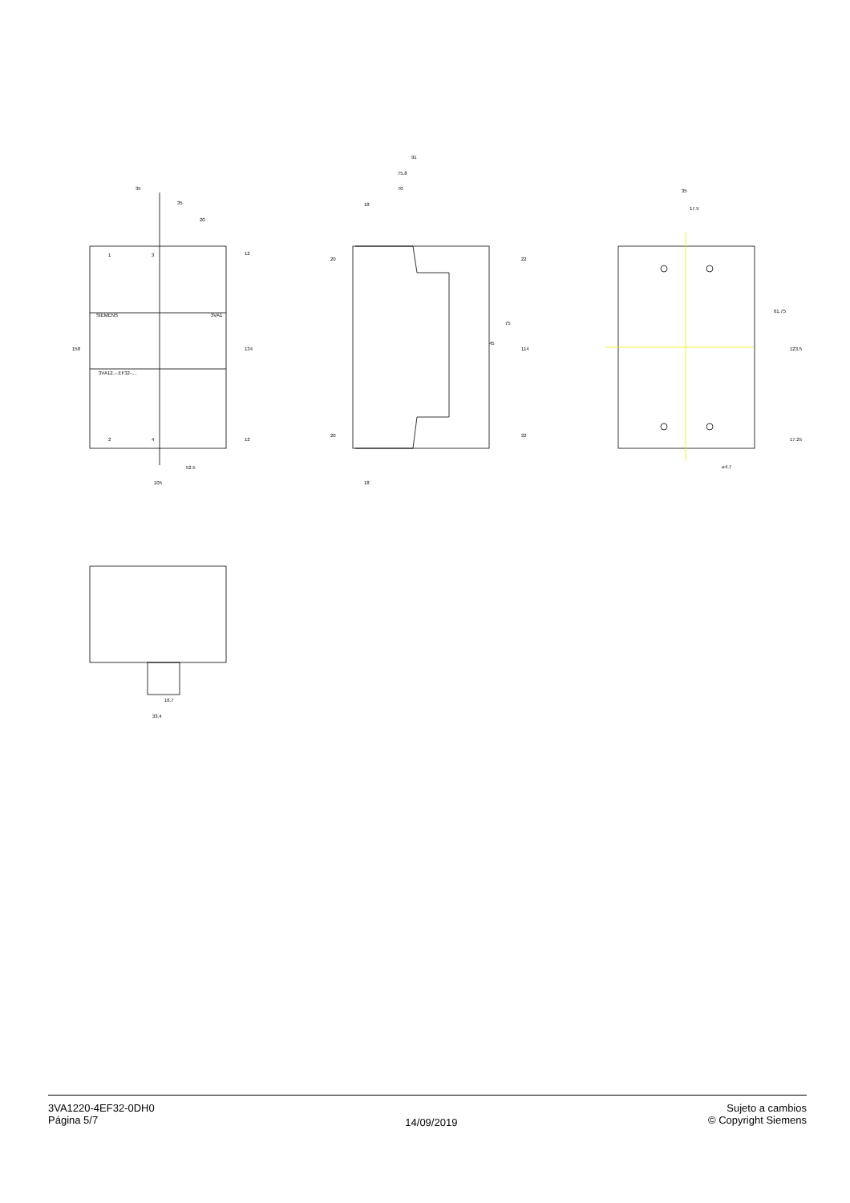35
35
20
158
134
12
12
52.5
105
91
75.8
70
18
20
20
18
22
22
114
75
45
35
17.5
61.75
123.5
17.25
⌀4.7
16.7
33.4
1
3
2
4
3VA1
3VA12..-.EF32-....
SIEMENS
3VA1220-4EF32-0DH0
Página 5/7
14/09/2019
Sujeto a cambios
© Copyright Siemens